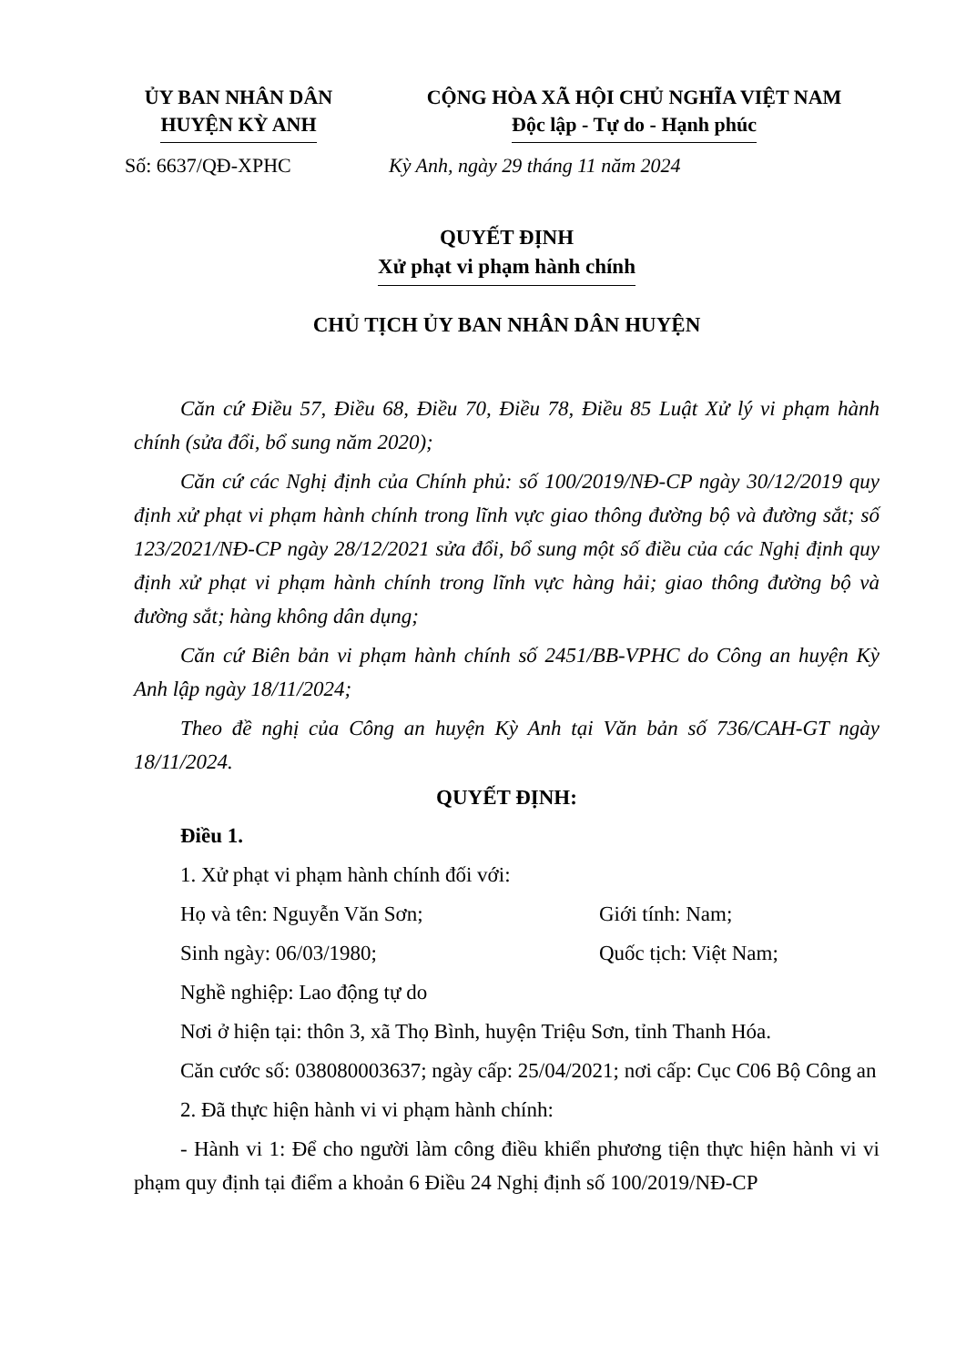ỦY BAN NHÂN DÂN
HUYỆN KỲ ANH
CỘNG HÒA XÃ HỘI CHỦ NGHĨA VIỆT NAM
Độc lập - Tự do - Hạnh phúc
Số: 6637/QĐ-XPHC Kỳ Anh, ngày 29 tháng 11 năm 2024
QUYẾT ĐỊNH
Xử phạt vi phạm hành chính
CHỦ TỊCH ỦY BAN NHÂN DÂN HUYỆN
Căn cứ Điều 57, Điều 68, Điều 70, Điều 78, Điều 85 Luật Xử lý vi phạm hành chính (sửa đổi, bổ sung năm 2020);
Căn cứ các Nghị định của Chính phủ: số 100/2019/NĐ-CP ngày 30/12/2019 quy định xử phạt vi phạm hành chính trong lĩnh vực giao thông đường bộ và đường sắt; số 123/2021/NĐ-CP ngày 28/12/2021 sửa đổi, bổ sung một số điều của các Nghị định quy định xử phạt vi phạm hành chính trong lĩnh vực hàng hải; giao thông đường bộ và đường sắt; hàng không dân dụng;
Căn cứ Biên bản vi phạm hành chính số 2451/BB-VPHC do Công an huyện Kỳ Anh lập ngày 18/11/2024;
Theo đề nghị của Công an huyện Kỳ Anh tại Văn bản số 736/CAH-GT ngày 18/11/2024.
QUYẾT ĐỊNH:
Điều 1.
1. Xử phạt vi phạm hành chính đối với:
Họ và tên: Nguyễn Văn Sơn; Giới tính: Nam;
Sinh ngày: 06/03/1980; Quốc tịch: Việt Nam;
Nghề nghiệp: Lao động tự do
Nơi ở hiện tại: thôn 3, xã Thọ Bình, huyện Triệu Sơn, tỉnh Thanh Hóa.
Căn cước số: 038080003637; ngày cấp: 25/04/2021; nơi cấp: Cục C06 Bộ Công an
2. Đã thực hiện hành vi vi phạm hành chính:
- Hành vi 1: Để cho người làm công điều khiển phương tiện thực hiện hành vi vi phạm quy định tại điểm a khoản 6 Điều 24 Nghị định số 100/2019/NĐ-CP